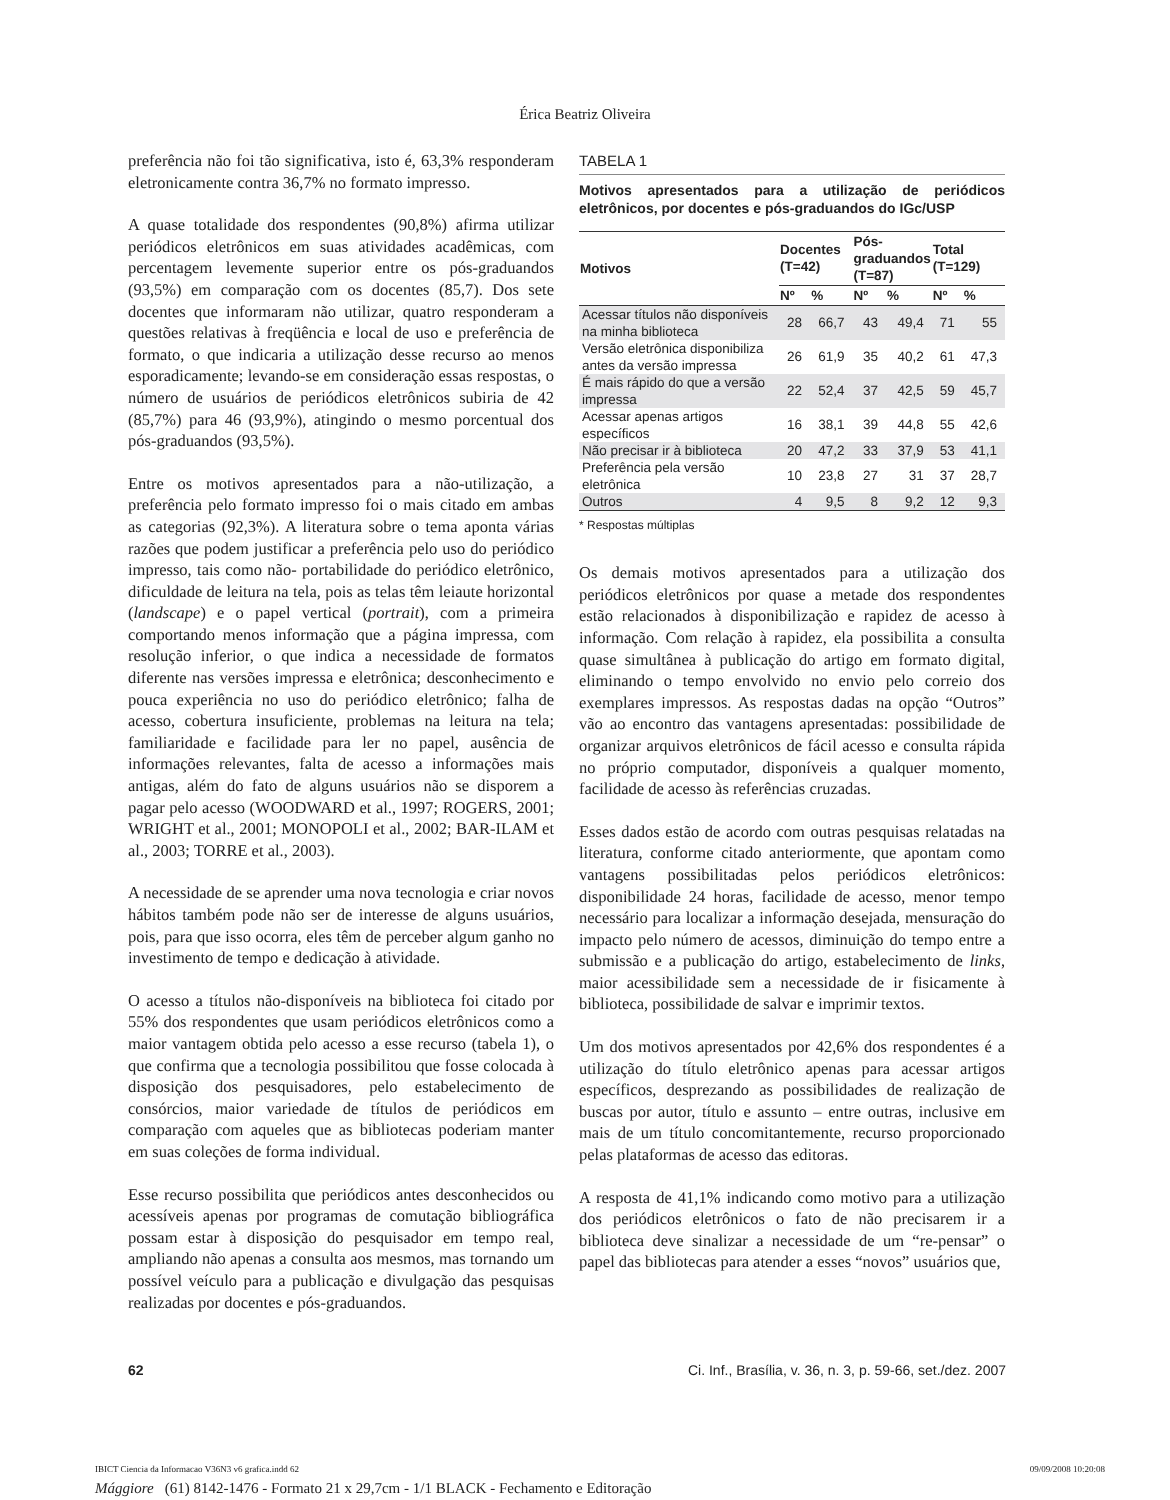Érica Beatriz Oliveira
preferência não foi tão significativa, isto é, 63,3% responderam eletronicamente contra 36,7% no formato impresso.
A quase totalidade dos respondentes (90,8%) afirma utilizar periódicos eletrônicos em suas atividades acadêmicas, com percentagem levemente superior entre os pós-graduandos (93,5%) em comparação com os docentes (85,7). Dos sete docentes que informaram não utilizar, quatro responderam a questões relativas à freqüência e local de uso e preferência de formato, o que indicaria a utilização desse recurso ao menos esporadicamente; levando-se em consideração essas respostas, o número de usuários de periódicos eletrônicos subiria de 42 (85,7%) para 46 (93,9%), atingindo o mesmo porcentual dos pós-graduandos (93,5%).
Entre os motivos apresentados para a não-utilização, a preferência pelo formato impresso foi o mais citado em ambas as categorias (92,3%). A literatura sobre o tema aponta várias razões que podem justificar a preferência pelo uso do periódico impresso, tais como não- portabilidade do periódico eletrônico, dificuldade de leitura na tela, pois as telas têm leiaute horizontal (landscape) e o papel vertical (portrait), com a primeira comportando menos informação que a página impressa, com resolução inferior, o que indica a necessidade de formatos diferente nas versões impressa e eletrônica; desconhecimento e pouca experiência no uso do periódico eletrônico; falha de acesso, cobertura insuficiente, problemas na leitura na tela; familiaridade e facilidade para ler no papel, ausência de informações relevantes, falta de acesso a informações mais antigas, além do fato de alguns usuários não se disporem a pagar pelo acesso (WOODWARD et al., 1997; ROGERS, 2001; WRIGHT et al., 2001; MONOPOLI et al., 2002; BAR-ILAM et al., 2003; TORRE et al., 2003).
A necessidade de se aprender uma nova tecnologia e criar novos hábitos também pode não ser de interesse de alguns usuários, pois, para que isso ocorra, eles têm de perceber algum ganho no investimento de tempo e dedicação à atividade.
O acesso a títulos não-disponíveis na biblioteca foi citado por 55% dos respondentes que usam periódicos eletrônicos como a maior vantagem obtida pelo acesso a esse recurso (tabela 1), o que confirma que a tecnologia possibilitou que fosse colocada à disposição dos pesquisadores, pelo estabelecimento de consórcios, maior variedade de títulos de periódicos em comparação com aqueles que as bibliotecas poderiam manter em suas coleções de forma individual.
Esse recurso possibilita que periódicos antes desconhecidos ou acessíveis apenas por programas de comutação bibliográfica possam estar à disposição do pesquisador em tempo real, ampliando não apenas a consulta aos mesmos, mas tornando um possível veículo para a publicação e divulgação das pesquisas realizadas por docentes e pós-graduandos.
TABELA 1
Motivos apresentados para a utilização de periódicos eletrônicos, por docentes e pós-graduandos do IGc/USP
| Motivos | Docentes (T=42) | | Pós- graduandos (T=87) | | Total (T=129) | |
| --- | --- | --- | --- | --- | --- | --- |
| | Nº | % | Nº | % | Nº | % |
| Acessar títulos não disponíveis na minha biblioteca | 28 | 66,7 | 43 | 49,4 | 71 | 55 |
| Versão eletrônica disponibiliza antes da versão impressa | 26 | 61,9 | 35 | 40,2 | 61 | 47,3 |
| É mais rápido do que a versão impressa | 22 | 52,4 | 37 | 42,5 | 59 | 45,7 |
| Acessar apenas artigos específicos | 16 | 38,1 | 39 | 44,8 | 55 | 42,6 |
| Não precisar ir à biblioteca | 20 | 47,2 | 33 | 37,9 | 53 | 41,1 |
| Preferência pela versão eletrônica | 10 | 23,8 | 27 | 31 | 37 | 28,7 |
| Outros | 4 | 9,5 | 8 | 9,2 | 12 | 9,3 |
* Respostas múltiplas
Os demais motivos apresentados para a utilização dos periódicos eletrônicos por quase a metade dos respondentes estão relacionados à disponibilização e rapidez de acesso à informação. Com relação à rapidez, ela possibilita a consulta quase simultânea à publicação do artigo em formato digital, eliminando o tempo envolvido no envio pelo correio dos exemplares impressos. As respostas dadas na opção “Outros” vão ao encontro das vantagens apresentadas: possibilidade de organizar arquivos eletrônicos de fácil acesso e consulta rápida no próprio computador, disponíveis a qualquer momento, facilidade de acesso às referências cruzadas.
Esses dados estão de acordo com outras pesquisas relatadas na literatura, conforme citado anteriormente, que apontam como vantagens possibilitadas pelos periódicos eletrônicos: disponibilidade 24 horas, facilidade de acesso, menor tempo necessário para localizar a informação desejada, mensuração do impacto pelo número de acessos, diminuição do tempo entre a submissão e a publicação do artigo, estabelecimento de links, maior acessibilidade sem a necessidade de ir fisicamente à biblioteca, possibilidade de salvar e imprimir textos.
Um dos motivos apresentados por 42,6% dos respondentes é a utilização do título eletrônico apenas para acessar artigos específicos, desprezando as possibilidades de realização de buscas por autor, título e assunto – entre outras, inclusive em mais de um título concomitantemente, recurso proporcionado pelas plataformas de acesso das editoras.
A resposta de 41,1% indicando como motivo para a utilização dos periódicos eletrônicos o fato de não precisarem ir a biblioteca deve sinalizar a necessidade de um “re-pensar” o papel das bibliotecas para atender a esses “novos” usuários que,
62 Ci. Inf., Brasília, v. 36, n. 3, p. 59-66, set./dez. 2007
IBICT Ciencia da Informacao V36N3 v6 grafica.indd 62 09/09/2008 10:20:08
Mággiore (61) 8142-1476 - Formato 21 x 29,7cm - 1/1 BLACK - Fechamento e Editoração